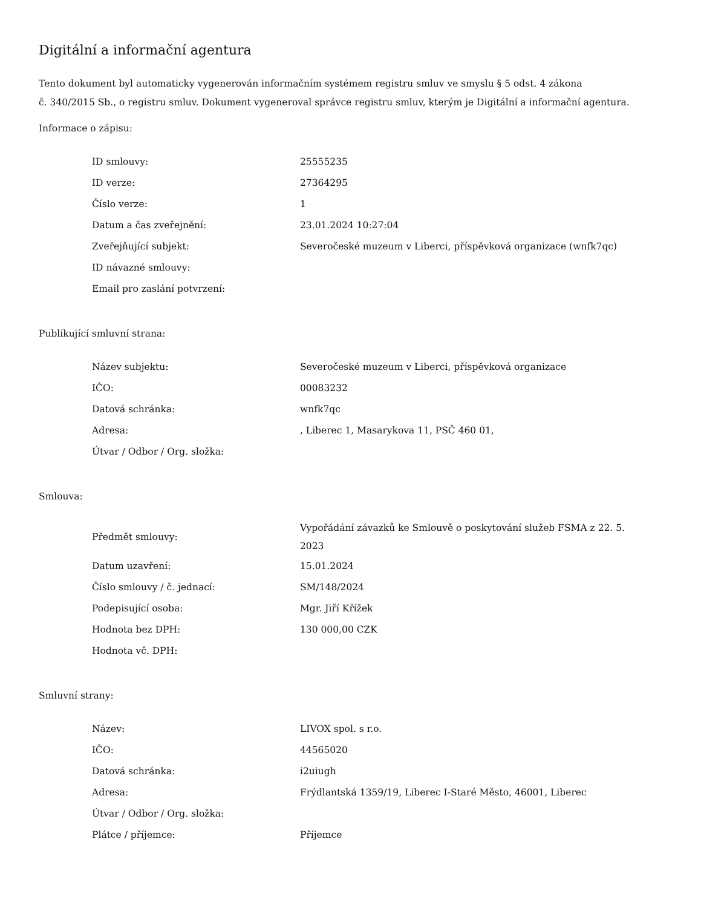Digitální a informační agentura
Tento dokument byl automaticky vygenerován informačním systémem registru smluv ve smyslu § 5 odst. 4 zákona
č. 340/2015 Sb., o registru smluv. Dokument vygeneroval správce registru smluv, kterým je Digitální a informační agentura.
Informace o zápisu:
| ID smlouvy: | 25555235 |
| ID verze: | 27364295 |
| Číslo verze: | 1 |
| Datum a čas zveřejnění: | 23.01.2024 10:27:04 |
| Zveřejňující subjekt: | Severočeské muzeum v Liberci, příspěvková organizace (wnfk7qc) |
| ID návazné smlouvy: | |
| Email pro zaslání potvrzení: | |
Publikující smluvní strana:
| Název subjektu: | Severočeské muzeum v Liberci, příspěvková organizace |
| IČO: | 00083232 |
| Datová schránka: | wnfk7qc |
| Adresa: | , Liberec 1, Masarykova 11, PSČ 460 01, |
| Útvar / Odbor / Org. složka: | |
Smlouva:
| Předmět smlouvy: | Vypořádání závazků ke Smlouvě o poskytování služeb FSMA z 22. 5. 2023 |
| Datum uzavření: | 15.01.2024 |
| Číslo smlouvy / č. jednací: | SM/148/2024 |
| Podepisující osoba: | Mgr. Jiří Křížek |
| Hodnota bez DPH: | 130 000,00 CZK |
| Hodnota vč. DPH: | |
Smluvní strany:
| Název: | LIVOX spol. s r.o. |
| IČO: | 44565020 |
| Datová schránka: | i2uiugh |
| Adresa: | Frýdlantská 1359/19, Liberec I-Staré Město, 46001, Liberec |
| Útvar / Odbor / Org. složka: | |
| Plátce / příjemce: | Příjemce |